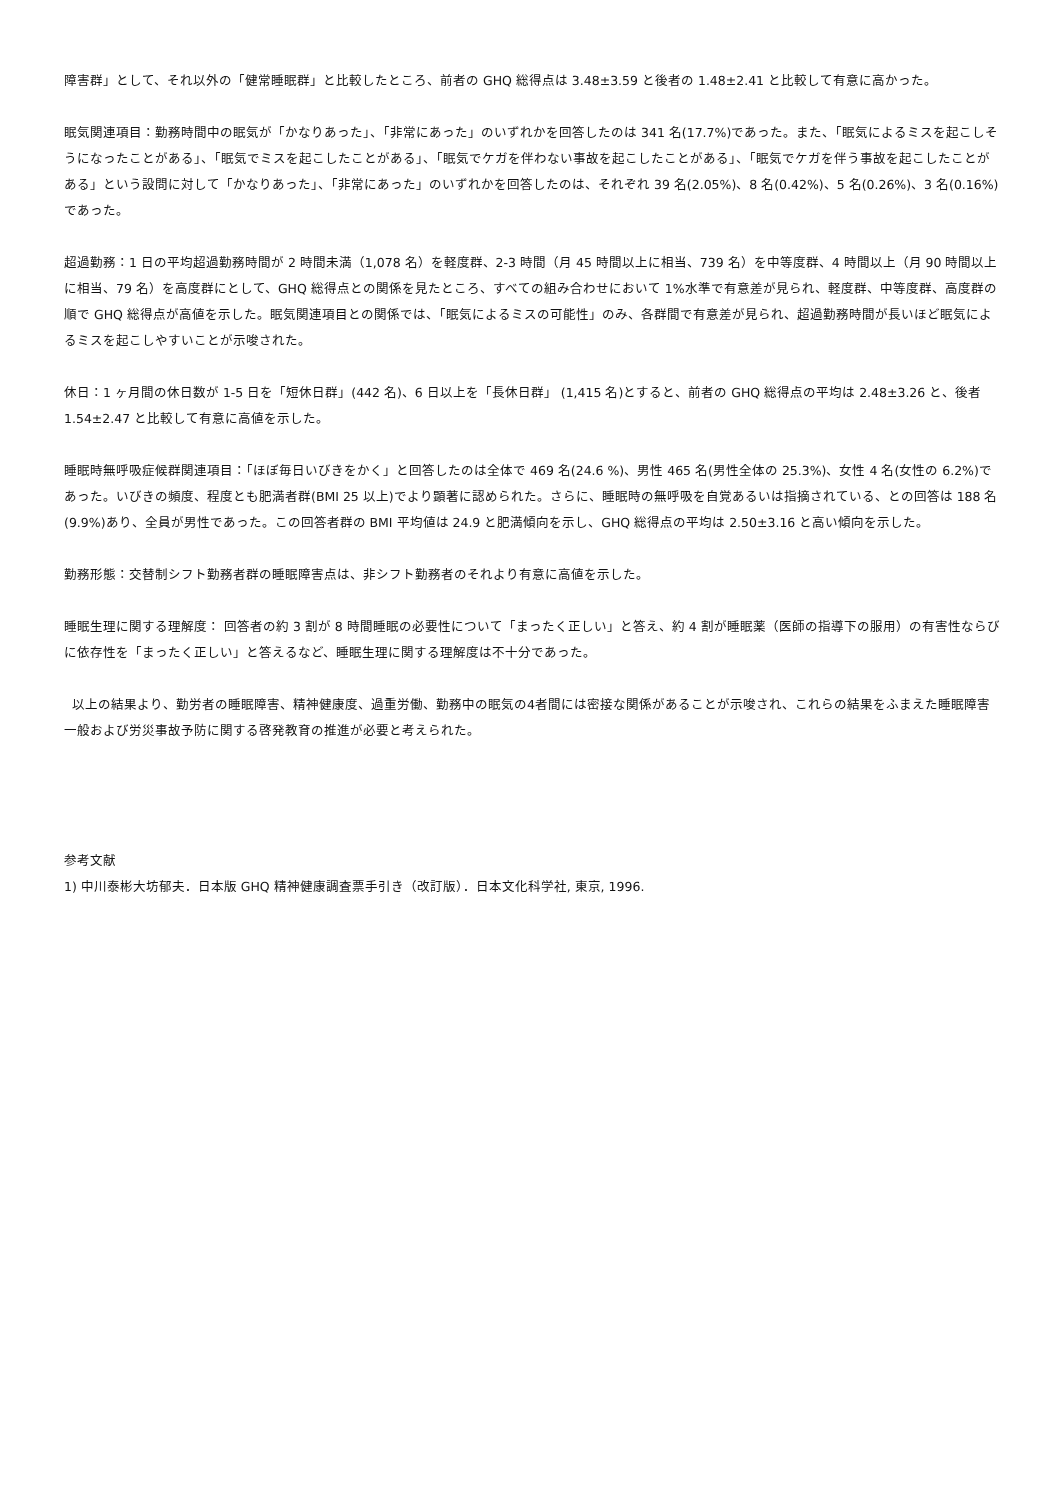障害群」として、それ以外の「健常睡眠群」と比較したところ、前者の GHQ 総得点は 3.48±3.59 と後者の 1.48±2.41 と比較して有意に高かった。
眠気関連項目：勤務時間中の眠気が「かなりあった」、「非常にあった」のいずれかを回答したのは 341 名(17.7%)であった。また、「眠気によるミスを起こしそうになったことがある」、「眠気でミスを起こしたことがある」、「眠気でケガを伴わない事故を起こしたことがある」、「眠気でケガを伴う事故を起こしたことがある」という設問に対して「かなりあった」、「非常にあった」のいずれかを回答したのは、それぞれ 39 名(2.05%)、8 名(0.42%)、5 名(0.26%)、3 名(0.16%)であった。
超過勤務：1 日の平均超過勤務時間が 2 時間未満（1,078 名）を軽度群、2-3 時間（月 45 時間以上に相当、739 名）を中等度群、4 時間以上（月 90 時間以上に相当、79 名）を高度群にとして、GHQ 総得点との関係を見たところ、すべての組み合わせにおいて 1%水準で有意差が見られ、軽度群、中等度群、高度群の順で GHQ 総得点が高値を示した。眠気関連項目との関係では、「眠気によるミスの可能性」のみ、各群間で有意差が見られ、超過勤務時間が長いほど眠気によるミスを起こしやすいことが示唆された。
休日：1 ヶ月間の休日数が 1-5 日を「短休日群」(442 名)、6 日以上を「長休日群」 (1,415 名)とすると、前者の GHQ 総得点の平均は 2.48±3.26 と、後者 1.54±2.47 と比較して有意に高値を示した。
睡眠時無呼吸症候群関連項目：「ほぼ毎日いびきをかく」と回答したのは全体で 469 名(24.6 %)、男性 465 名(男性全体の 25.3%)、女性 4 名(女性の 6.2%)であった。いびきの頻度、程度とも肥満者群(BMI 25 以上)でより顕著に認められた。さらに、睡眠時の無呼吸を自覚あるいは指摘されている、との回答は 188 名(9.9%)あり、全員が男性であった。この回答者群の BMI 平均値は 24.9 と肥満傾向を示し、GHQ 総得点の平均は 2.50±3.16 と高い傾向を示した。
勤務形態：交替制シフト勤務者群の睡眠障害点は、非シフト勤務者のそれより有意に高値を示した。
睡眠生理に関する理解度： 回答者の約 3 割が 8 時間睡眠の必要性について「まったく正しい」と答え、約 4 割が睡眠薬（医師の指導下の服用）の有害性ならびに依存性を「まったく正しい」と答えるなど、睡眠生理に関する理解度は不十分であった。
以上の結果より、勤労者の睡眠障害、精神健康度、過重労働、勤務中の眠気の4者間には密接な関係があることが示唆され、これらの結果をふまえた睡眠障害一般および労災事故予防に関する啓発教育の推進が必要と考えられた。
参考文献
1) 中川泰彬大坊郁夫．日本版 GHQ 精神健康調査票手引き（改訂版）．日本文化科学社, 東京, 1996.